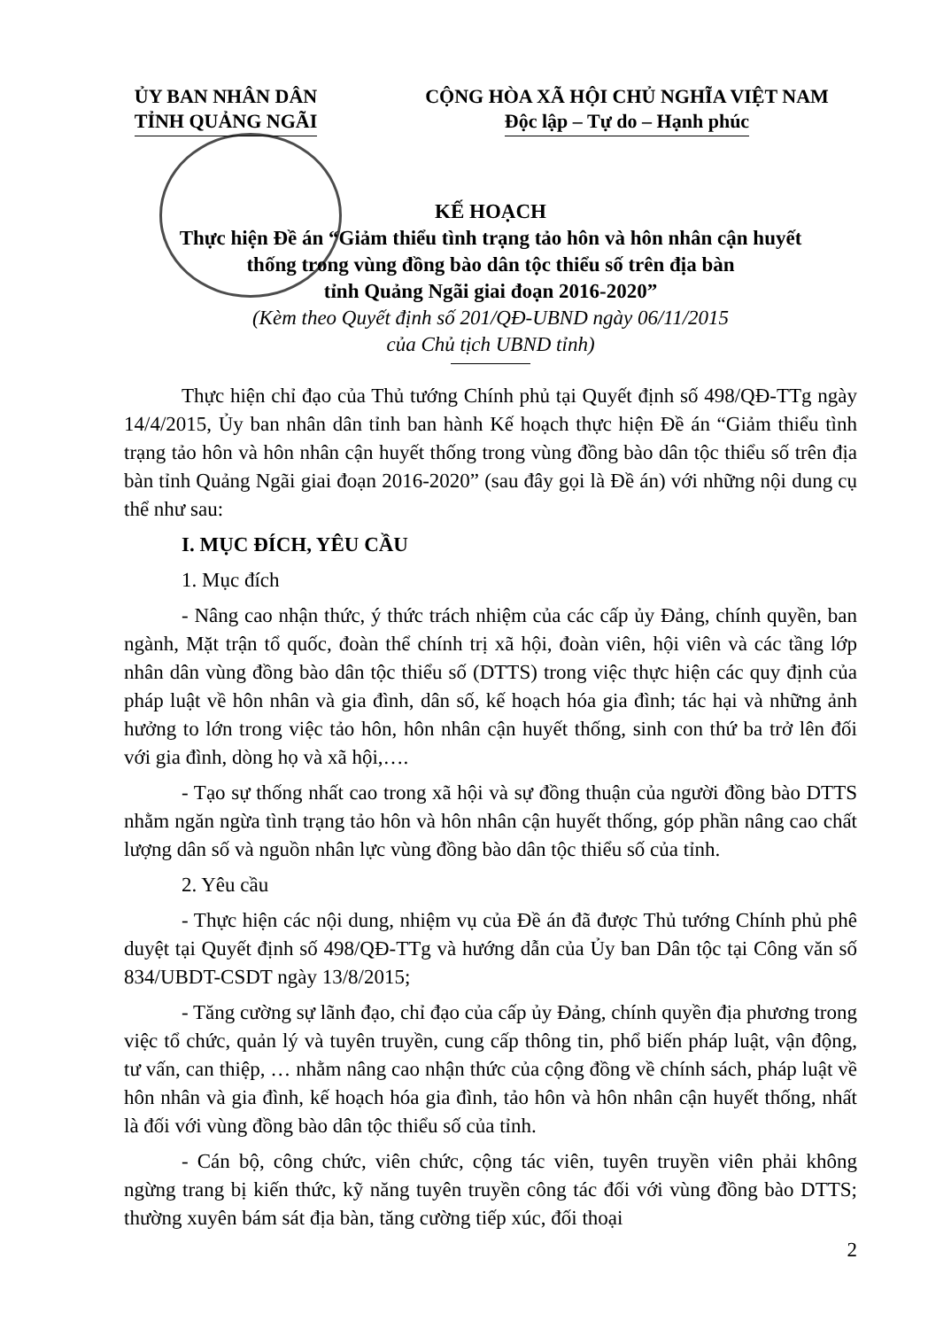ỦY BAN NHÂN DÂN
TỈNH QUẢNG NGÃI
CỘNG HÒA XÃ HỘI CHỦ NGHĨA VIỆT NAM
Độc lập – Tự do – Hạnh phúc
KẾ HOẠCH
Thực hiện Đề án “Giảm thiểu tình trạng tảo hôn và hôn nhân cận huyết
thống trong vùng đồng bào dân tộc thiểu số trên địa bàn
tỉnh Quảng Ngãi giai đoạn 2016-2020”
(Kèm theo Quyết định số 201/QĐ-UBND ngày 06/11/2015
của Chủ tịch UBND tỉnh)
Thực hiện chỉ đạo của Thủ tướng Chính phủ tại Quyết định số 498/QĐ-TTg ngày 14/4/2015, Ủy ban nhân dân tỉnh ban hành Kế hoạch thực hiện Đề án “Giảm thiểu tình trạng tảo hôn và hôn nhân cận huyết thống trong vùng đồng bào dân tộc thiểu số trên địa bàn tỉnh Quảng Ngãi giai đoạn 2016-2020” (sau đây gọi là Đề án) với những nội dung cụ thể như sau:
I. MỤC ĐÍCH, YÊU CẦU
1. Mục đích
- Nâng cao nhận thức, ý thức trách nhiệm của các cấp ủy Đảng, chính quyền, ban ngành, Mặt trận tổ quốc, đoàn thể chính trị xã hội, đoàn viên, hội viên và các tầng lớp nhân dân vùng đồng bào dân tộc thiểu số (DTTS) trong việc thực hiện các quy định của pháp luật về hôn nhân và gia đình, dân số, kế hoạch hóa gia đình; tác hại và những ảnh hưởng to lớn trong việc tảo hôn, hôn nhân cận huyết thống, sinh con thứ ba trở lên đối với gia đình, dòng họ và xã hội,….
- Tạo sự thống nhất cao trong xã hội và sự đồng thuận của người đồng bào DTTS nhằm ngăn ngừa tình trạng tảo hôn và hôn nhân cận huyết thống, góp phần nâng cao chất lượng dân số và nguồn nhân lực vùng đồng bào dân tộc thiểu số của tỉnh.
2. Yêu cầu
- Thực hiện các nội dung, nhiệm vụ của Đề án đã được Thủ tướng Chính phủ phê duyệt tại Quyết định số 498/QĐ-TTg và hướng dẫn của Ủy ban Dân tộc tại Công văn số 834/UBDT-CSDT ngày 13/8/2015;
- Tăng cường sự lãnh đạo, chỉ đạo của cấp ủy Đảng, chính quyền địa phương trong việc tổ chức, quản lý và tuyên truyền, cung cấp thông tin, phổ biến pháp luật, vận động, tư vấn, can thiệp, … nhằm nâng cao nhận thức của cộng đồng về chính sách, pháp luật về hôn nhân và gia đình, kế hoạch hóa gia đình, tảo hôn và hôn nhân cận huyết thống, nhất là đối với vùng đồng bào dân tộc thiểu số của tỉnh.
- Cán bộ, công chức, viên chức, cộng tác viên, tuyên truyền viên phải không ngừng trang bị kiến thức, kỹ năng tuyên truyền công tác đối với vùng đồng bào DTTS; thường xuyên bám sát địa bàn, tăng cường tiếp xúc, đối thoại
2